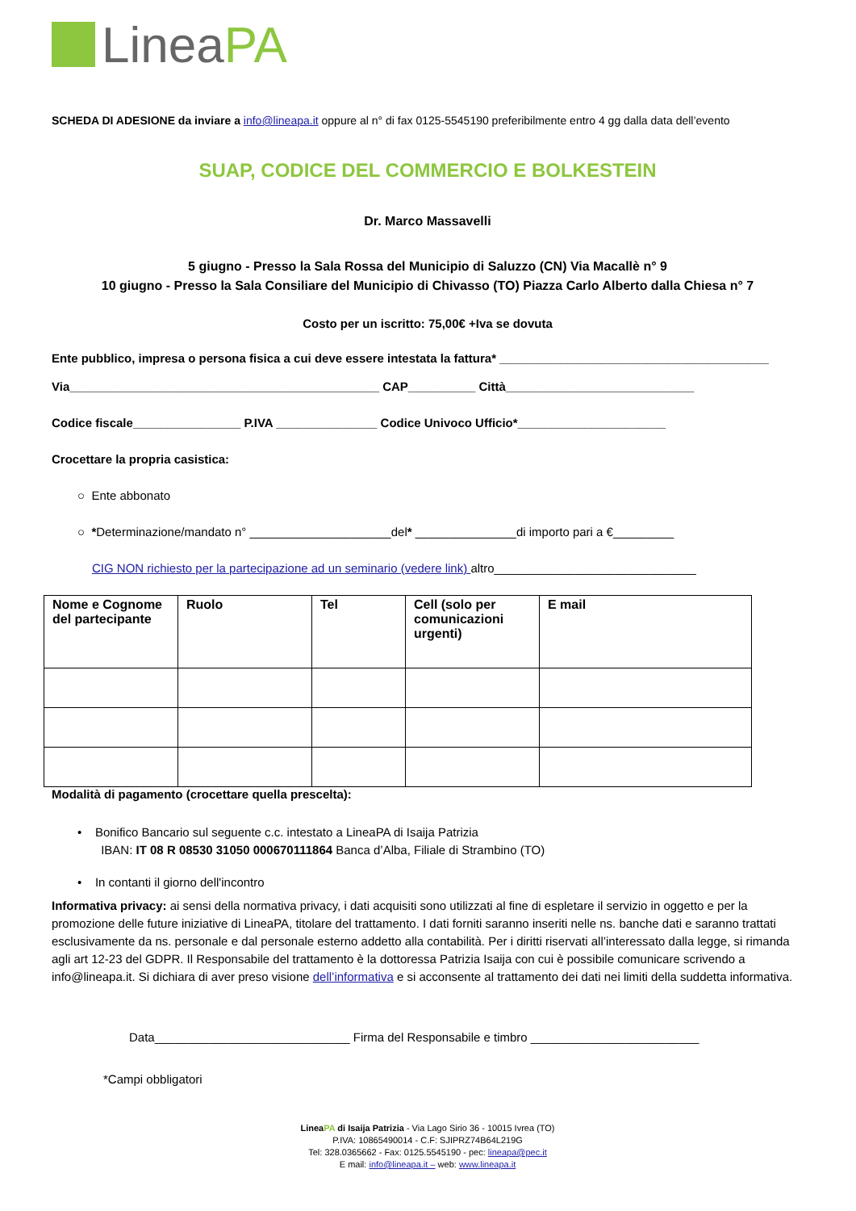LineaPA
SCHEDA DI ADESIONE da inviare a info@lineapa.it oppure al n° di fax 0125-5545190 preferibilmente entro 4 gg dalla data dell’evento
SUAP, CODICE DEL COMMERCIO E BOLKESTEIN
Dr. Marco Massavelli
5 giugno - Presso la Sala Rossa del Municipio di Saluzzo (CN) Via Macallè n° 9
10 giugno - Presso la Sala Consiliare del Municipio di Chivasso (TO) Piazza Carlo Alberto dalla Chiesa n° 7
Costo per un iscritto: 75,00€ +Iva se dovuta
Ente pubblico, impresa o persona fisica a cui deve essere intestata la fattura* ________________________________________
Via______________________________________________ CAP__________ Città____________________________
Codice fiscale________________ P.IVA _______________ Codice Univoco Ufficio*______________________
Crocettare la propria casistica:
○ Ente abbonato
○ *Determinazione/mandato n° _____________________del* _______________di importo pari a €_________
CIG NON richiesto per la partecipazione ad un seminario (vedere link) altro______________________________
| Nome e Cognome del partecipante | Ruolo | Tel | Cell (solo per comunicazioni urgenti) | E mail |
Modalità di pagamento (crocettare quella prescelta):
• Bonifico Bancario sul seguente c.c. intestato a LineaPA di Isaija Patrizia
IBAN: IT 08 R 08530 31050 000670111864 Banca d’Alba, Filiale di Strambino (TO)
• In contanti il giorno dell'incontro
Informativa privacy: ai sensi della normativa privacy, i dati acquisiti sono utilizzati al fine di espletare il servizio in oggetto e per la promozione delle future iniziative di LineaPA, titolare del trattamento. I dati forniti saranno inseriti nelle ns. banche dati e saranno trattati esclusivamente da ns. personale e dal personale esterno addetto alla contabilità. Per i diritti riservati all’interessato dalla legge, si rimanda agli art 12-23 del GDPR. Il Responsabile del trattamento è la dottoressa Patrizia Isaija con cui è possibile comunicare scrivendo a info@lineapa.it. Si dichiara di aver preso visione dell’informativa e si acconsente al trattamento dei dati nei limiti della suddetta informativa.
Data_____________________________ Firma del Responsabile e timbro _________________________
*Campi obbligatori
LineaPA di Isaija Patrizia - Via Lago Sirio 36 - 10015 Ivrea (TO)
P.IVA: 10865490014 - C.F: SJIPRZ74B64L219G
Tel: 328.0365662 - Fax: 0125.5545190 - pec: lineapa@pec.it
E mail: info@lineapa.it – web: www.lineapa.it